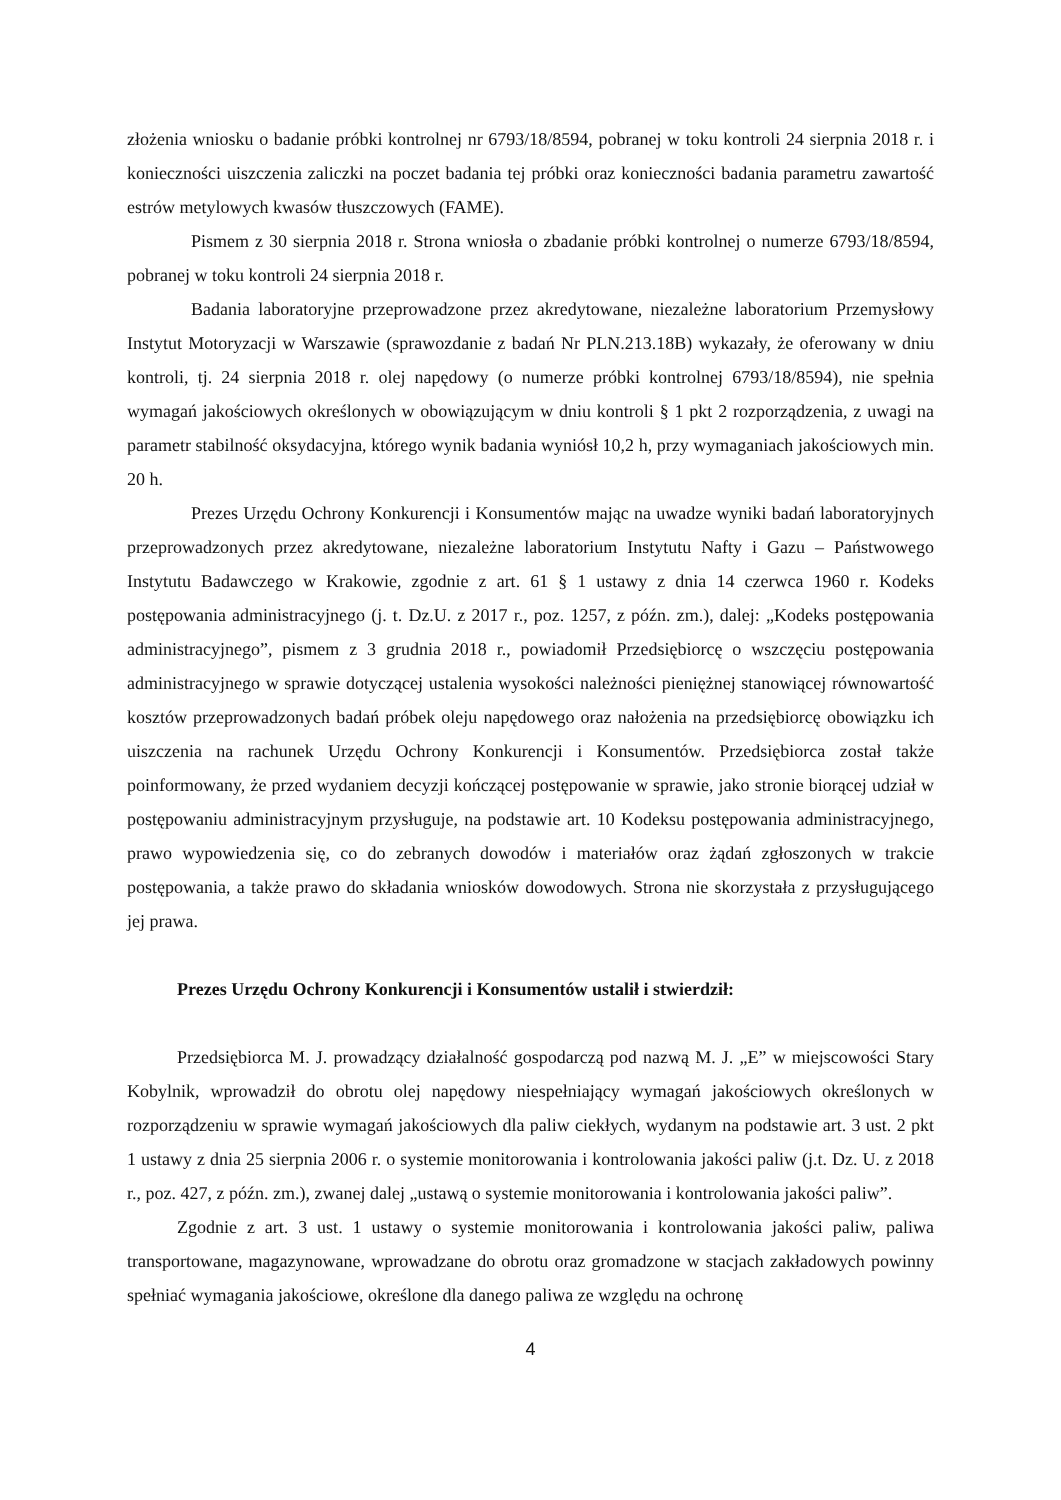złożenia wniosku o badanie próbki kontrolnej nr 6793/18/8594, pobranej w toku kontroli 24 sierpnia 2018 r. i konieczności uiszczenia zaliczki na poczet badania tej próbki oraz konieczności badania parametru zawartość estrów metylowych kwasów tłuszczowych (FAME).
Pismem z 30 sierpnia 2018 r. Strona wniosła o zbadanie próbki kontrolnej o numerze 6793/18/8594, pobranej w toku kontroli 24 sierpnia 2018 r.
Badania laboratoryjne przeprowadzone przez akredytowane, niezależne laboratorium Przemysłowy Instytut Motoryzacji w Warszawie (sprawozdanie z badań Nr PLN.213.18B) wykazały, że oferowany w dniu kontroli, tj. 24 sierpnia 2018 r. olej napędowy (o numerze próbki kontrolnej 6793/18/8594), nie spełnia wymagań jakościowych określonych w obowiązującym w dniu kontroli § 1 pkt 2 rozporządzenia, z uwagi na parametr stabilność oksydacyjna, którego wynik badania wyniósł 10,2 h, przy wymaganiach jakościowych min. 20 h.
Prezes Urzędu Ochrony Konkurencji i Konsumentów mając na uwadze wyniki badań laboratoryjnych przeprowadzonych przez akredytowane, niezależne laboratorium Instytutu Nafty i Gazu – Państwowego Instytutu Badawczego w Krakowie, zgodnie z art. 61 § 1 ustawy z dnia 14 czerwca 1960 r. Kodeks postępowania administracyjnego (j. t. Dz.U. z 2017 r., poz. 1257, z późn. zm.), dalej: „Kodeks postępowania administracyjnego”, pismem z 3 grudnia 2018 r., powiadomił Przedsiębiorcę o wszczęciu postępowania administracyjnego w sprawie dotyczącej ustalenia wysokości należności pieniężnej stanowiącej równowartość kosztów przeprowadzonych badań próbek oleju napędowego oraz nałożenia na przedsiębiorcę obowiązku ich uiszczenia na rachunek Urzędu Ochrony Konkurencji i Konsumentów. Przedsiębiorca został także poinformowany, że przed wydaniem decyzji kończącej postępowanie w sprawie, jako stronie biorącej udział w postępowaniu administracyjnym przysługuje, na podstawie art. 10 Kodeksu postępowania administracyjnego, prawo wypowiedzenia się, co do zebranych dowodów i materiałów oraz żądań zgłoszonych w trakcie postępowania, a także prawo do składania wniosków dowodowych. Strona nie skorzystała z przysługującego jej prawa.
Prezes Urzędu Ochrony Konkurencji i Konsumentów ustalił i stwierdził:
Przedsiębiorca M. J. prowadzący działalność gospodarczą pod nazwą M. J. „E” w miejscowości Stary Kobylnik, wprowadził do obrotu olej napędowy niespełniający wymagań jakościowych określonych w rozporządzeniu w sprawie wymagań jakościowych dla paliw ciekłych, wydanym na podstawie art. 3 ust. 2 pkt 1 ustawy z dnia 25 sierpnia 2006 r. o systemie monitorowania i kontrolowania jakości paliw (j.t. Dz. U. z 2018 r., poz. 427, z późn. zm.), zwanej dalej „ustawą o systemie monitorowania i kontrolowania jakości paliw”.
Zgodnie z art. 3 ust. 1 ustawy o systemie monitorowania i kontrolowania jakości paliw, paliwa transportowane, magazynowane, wprowadzane do obrotu oraz gromadzone w stacjach zakładowych powinny spełniać wymagania jakościowe, określone dla danego paliwa ze względu na ochronę
4